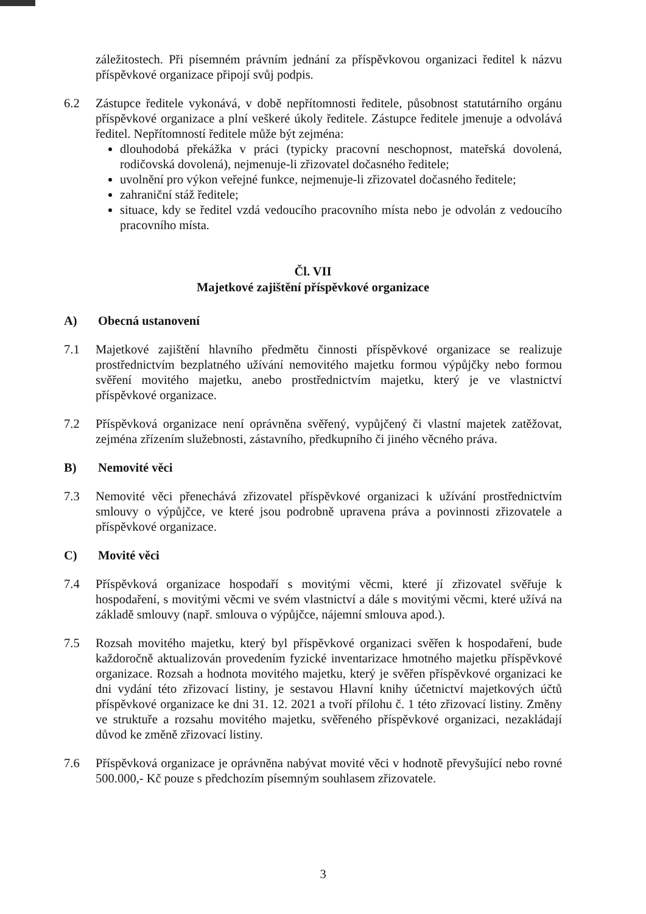záležitostech. Při písemném právním jednání za příspěvkovou organizaci ředitel k názvu příspěvkové organizace připojí svůj podpis.
6.2 Zástupce ředitele vykonává, v době nepřítomnosti ředitele, působnost statutárního orgánu příspěvkové organizace a plní veškeré úkoly ředitele. Zástupce ředitele jmenuje a odvolává ředitel. Nepřítomností ředitele může být zejména:
dlouhodobá překážka v práci (typicky pracovní neschopnost, mateřská dovolená, rodičovská dovolená), nejmenuje-li zřizovatel dočasného ředitele;
uvolnění pro výkon veřejné funkce, nejmenuje-li zřizovatel dočasného ředitele;
zahraniční stáž ředitele;
situace, kdy se ředitel vzdá vedoucího pracovního místa nebo je odvolán z vedoucího pracovního místa.
Čl. VII
Majetkové zajištění příspěvkové organizace
A) Obecná ustanovení
7.1 Majetkové zajištění hlavního předmětu činnosti příspěvkové organizace se realizuje prostřednictvím bezplatného užívání nemovitého majetku formou výpůjčky nebo formou svěření movitého majetku, anebo prostřednictvím majetku, který je ve vlastnictví příspěvkové organizace.
7.2 Příspěvková organizace není oprávněna svěřený, vypůjčený či vlastní majetek zatěžovat, zejména zřízením služebnosti, zástavního, předkupního či jiného věcného práva.
B) Nemovité věci
7.3 Nemovité věci přenechává zřizovatel příspěvkové organizaci k užívání prostřednictvím smlouvy o výpůjčce, ve které jsou podrobně upravena práva a povinnosti zřizovatele a příspěvkové organizace.
C) Movité věci
7.4 Příspěvková organizace hospodaří s movitými věcmi, které jí zřizovatel svěřuje k hospodaření, s movitými věcmi ve svém vlastnictví a dále s movitými věcmi, které užívá na základě smlouvy (např. smlouva o výpůjčce, nájemní smlouva apod.).
7.5 Rozsah movitého majetku, který byl příspěvkové organizaci svěřen k hospodaření, bude každoročně aktualizován provedením fyzické inventarizace hmotného majetku příspěvkové organizace. Rozsah a hodnota movitého majetku, který je svěřen příspěvkové organizaci ke dni vydání této zřizovací listiny, je sestavou Hlavní knihy účetnictví majetkových účtů příspěvkové organizace ke dni 31. 12. 2021 a tvoří přílohu č. 1 této zřizovací listiny. Změny ve struktuře a rozsahu movitého majetku, svěřeného příspěvkové organizaci, nezakládají důvod ke změně zřizovací listiny.
7.6 Příspěvková organizace je oprávněna nabývat movité věci v hodnotě převyšující nebo rovné 500.000,- Kč pouze s předchozím písemným souhlasem zřizovatele.
3